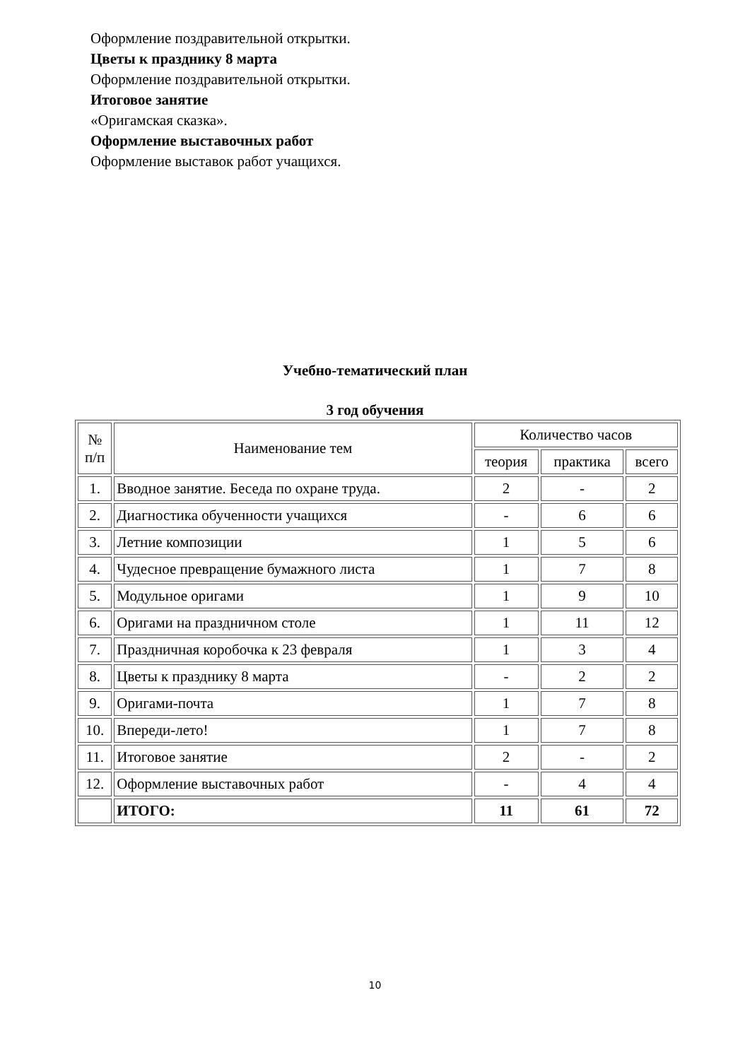Оформление поздравительной открытки.
Цветы к празднику 8 марта
Оформление поздравительной открытки.
Итоговое занятие
«Оригамская сказка».
Оформление выставочных работ
Оформление выставок работ учащихся.
Учебно-тематический план
3 год обучения
| № п/п | Наименование тем | Количество часов | | |
| --- | --- | --- | --- | --- |
| | | теория | практика | всего |
| 1. | Вводное занятие. Беседа по охране труда. | 2 | - | 2 |
| 2. | Диагностика обученности учащихся | - | 6 | 6 |
| 3. | Летние композиции | 1 | 5 | 6 |
| 4. | Чудесное превращение бумажного листа | 1 | 7 | 8 |
| 5. | Модульное оригами | 1 | 9 | 10 |
| 6. | Оригами на праздничном столе | 1 | 11 | 12 |
| 7. | Праздничная коробочка к 23 февраля | 1 | 3 | 4 |
| 8. | Цветы к празднику 8 марта | - | 2 | 2 |
| 9. | Оригами-почта | 1 | 7 | 8 |
| 10. | Впереди-лето! | 1 | 7 | 8 |
| 11. | Итоговое занятие | 2 | - | 2 |
| 12. | Оформление выставочных работ | - | 4 | 4 |
| | ИТОГО: | 11 | 61 | 72 |
10